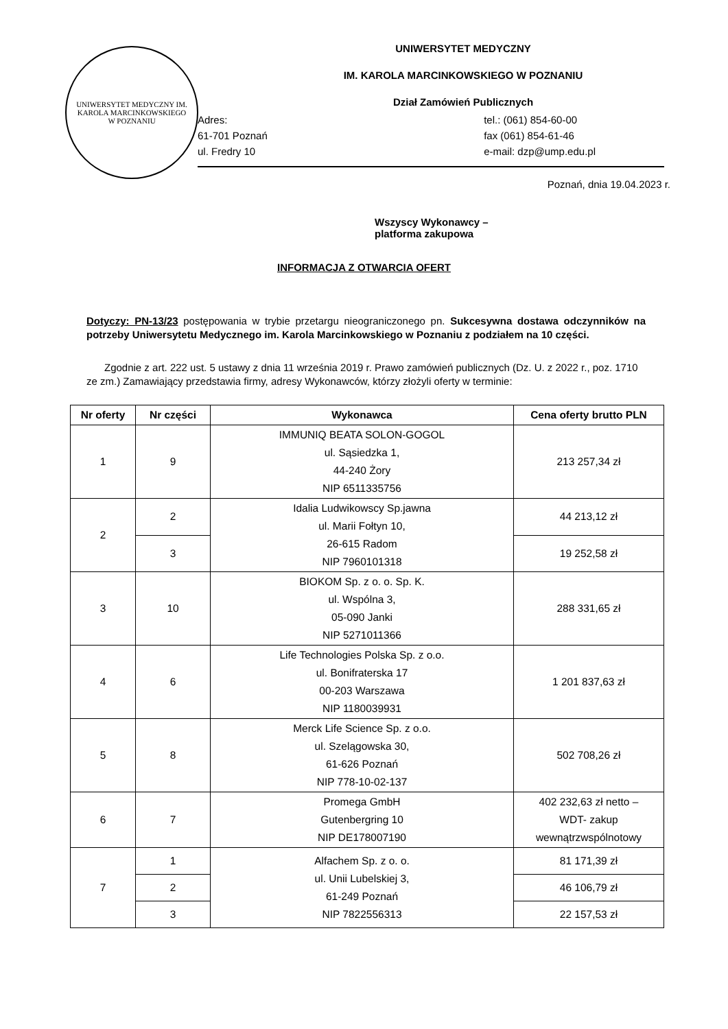UNIWERSYTET MEDYCZNY IM. KAROLA MARCINKOWSKIEGO
W POZNANIU
UNIWERSYTET MEDYCZNY
IM. KAROLA MARCINKOWSKIEGO W POZNANIU
Dział Zamówień Publicznych
Adres:
61-701 Poznań
ul. Fredry 10
tel.: (061) 854-60-00
fax (061) 854-61-46
e-mail: dzp@ump.edu.pl
Poznań, dnia 19.04.2023 r.
Wszyscy Wykonawcy –
platforma zakupowa
INFORMACJA Z OTWARCIA OFERT
Dotyczy: PN-13/23 postępowania w trybie przetargu nieograniczonego pn. Sukcesywna dostawa odczynników na potrzeby Uniwersytetu Medycznego im. Karola Marcinkowskiego w Poznaniu z podziałem na 10 części.
Zgodnie z art. 222 ust. 5 ustawy z dnia 11 września 2019 r. Prawo zamówień publicznych (Dz. U. z 2022 r., poz. 1710 ze zm.) Zamawiający przedstawia firmy, adresy Wykonawców, którzy złożyli oferty w terminie:
| Nr oferty | Nr części | Wykonawca | Cena oferty brutto PLN |
| --- | --- | --- | --- |
| 1 | 9 | IMMUNIQ BEATA SOLON-GOGOL ul. Sąsiedzka 1, 44-240 Żory NIP 6511335756 | 213 257,34 zł |
| 2 | 2 | Idalia Ludwikowscy Sp.jawna ul. Marii Fołtyn 10, 26-615 Radom NIP 7960101318 | 44 213,12 zł |
| | 3 | | 19 252,58 zł |
| 3 | 10 | BIOKOM Sp. z o. o. Sp. K. ul. Wspólna 3, 05-090 Janki NIP 5271011366 | 288 331,65 zł |
| 4 | 6 | Life Technologies Polska Sp. z o.o. ul. Bonifraterska 17 00-203 Warszawa NIP 1180039931 | 1 201 837,63 zł |
| 5 | 8 | Merck Life Science Sp. z o.o. ul. Szelągowska 30, 61-626 Poznań NIP 778-10-02-137 | 502 708,26 zł |
| 6 | 7 | Promega GmbH Gutenbergring 10 NIP DE178007190 | 402 232,63 zł netto – WDT- zakup wewnątrzwspólnotowy |
| 7 | 1 | Alfachem Sp. z o. o. ul. Unii Lubelskiej 3, 61-249 Poznań NIP 7822556313 | 81 171,39 zł |
| | 2 | | 46 106,79 zł |
| | 3 | | 22 157,53 zł |